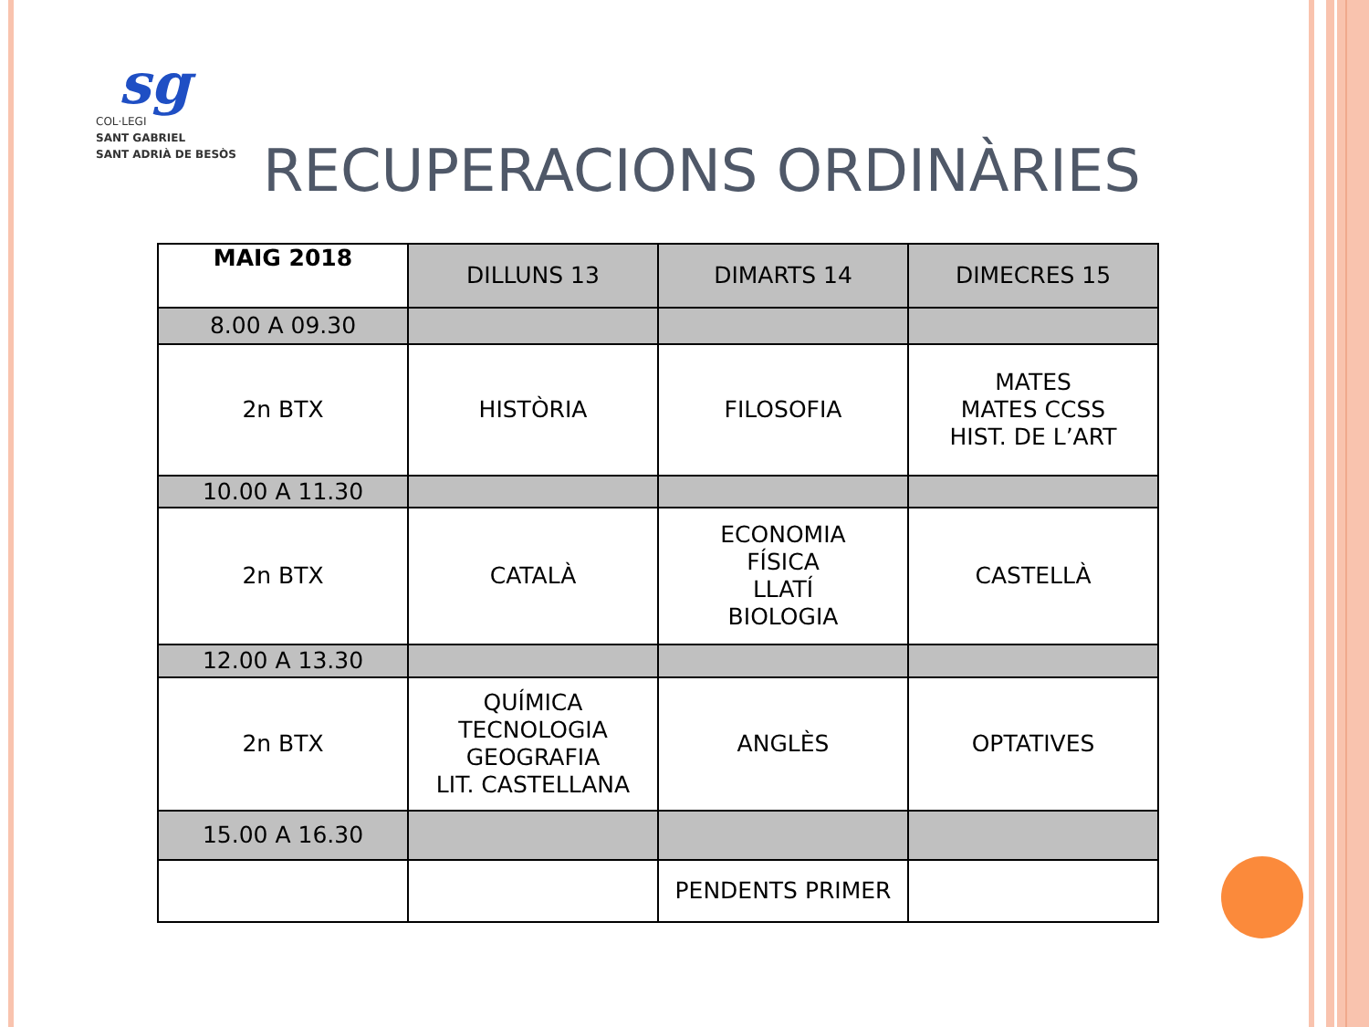sg
COL·LEGI
SANT GABRIEL
SANT ADRIÀ DE BESÒS
RECUPERACIONS ORDINÀRIES
| MAIG 2018 | DILLUNS 13 | DIMARTS 14 | DIMECRES 15 |
| --- | --- | --- | --- |
| 8.00 A 09.30 | | | |
| 2n BTX | HISTÒRIA | FILOSOFIA | MATES MATES CCSS HIST. DE L’ART |
| 10.00 A 11.30 | | | |
| 2n BTX | CATALÀ | ECONOMIA FÍSICA LLATÍ BIOLOGIA | CASTELLÀ |
| 12.00 A 13.30 | | | |
| 2n BTX | QUÍMICA TECNOLOGIA GEOGRAFIA LIT. CASTELLANA | ANGLÈS | OPTATIVES |
| 15.00 A 16.30 | | | |
| | | PENDENTS PRIMER | |